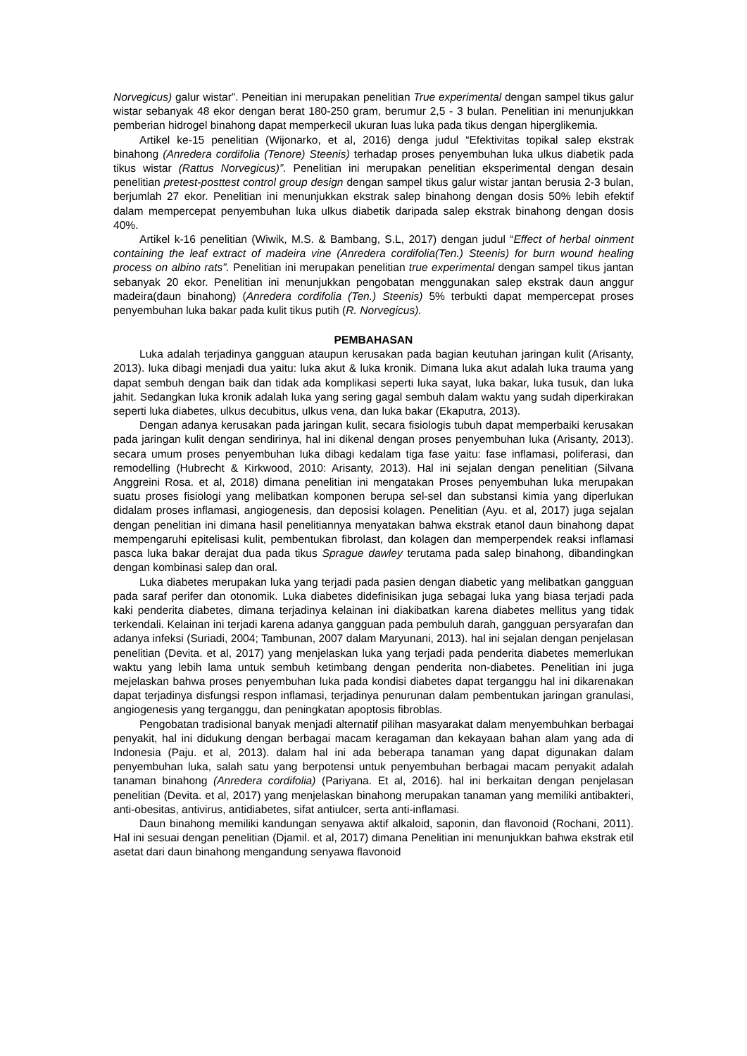Norvegicus) galur wistar”. Peneitian ini merupakan penelitian True experimental dengan sampel tikus galur wistar sebanyak 48 ekor dengan berat 180-250 gram, berumur 2,5 - 3 bulan. Penelitian ini menunjukkan pemberian hidrogel binahong dapat memperkecil ukuran luas luka pada tikus dengan hiperglikemia.
Artikel ke-15 penelitian (Wijonarko, et al, 2016) denga judul “Efektivitas topikal salep ekstrak binahong (Anredera cordifolia (Tenore) Steenis) terhadap proses penyembuhan luka ulkus diabetik pada tikus wistar (Rattus Norvegicus)”. Penelitian ini merupakan penelitian eksperimental dengan desain penelitian pretest-posttest control group design dengan sampel tikus galur wistar jantan berusia 2-3 bulan, berjumlah 27 ekor. Penelitian ini menunjukkan ekstrak salep binahong dengan dosis 50% lebih efektif dalam mempercepat penyembuhan luka ulkus diabetik daripada salep ekstrak binahong dengan dosis 40%.
Artikel k-16 penelitian (Wiwik, M.S. & Bambang, S.L, 2017) dengan judul “Effect of herbal oinment containing the leaf extract of madeira vine (Anredera cordifolia(Ten.) Steenis) for burn wound healing process on albino rats”. Penelitian ini merupakan penelitian true experimental dengan sampel tikus jantan sebanyak 20 ekor. Penelitian ini menunjukkan pengobatan menggunakan salep ekstrak daun anggur madeira(daun binahong) (Anredera cordifolia (Ten.) Steenis) 5% terbukti dapat mempercepat proses penyembuhan luka bakar pada kulit tikus putih (R. Norvegicus).
PEMBAHASAN
Luka adalah terjadinya gangguan ataupun kerusakan pada bagian keutuhan jaringan kulit (Arisanty, 2013). luka dibagi menjadi dua yaitu: luka akut & luka kronik. Dimana luka akut adalah luka trauma yang dapat sembuh dengan baik dan tidak ada komplikasi seperti luka sayat, luka bakar, luka tusuk, dan luka jahit. Sedangkan luka kronik adalah luka yang sering gagal sembuh dalam waktu yang sudah diperkirakan seperti luka diabetes, ulkus decubitus, ulkus vena, dan luka bakar (Ekaputra, 2013).
Dengan adanya kerusakan pada jaringan kulit, secara fisiologis tubuh dapat memperbaiki kerusakan pada jaringan kulit dengan sendirinya, hal ini dikenal dengan proses penyembuhan luka (Arisanty, 2013). secara umum proses penyembuhan luka dibagi kedalam tiga fase yaitu: fase inflamasi, poliferasi, dan remodelling (Hubrecht & Kirkwood, 2010: Arisanty, 2013). Hal ini sejalan dengan penelitian (Silvana Anggreini Rosa. et al, 2018) dimana penelitian ini mengatakan Proses penyembuhan luka merupakan suatu proses fisiologi yang melibatkan komponen berupa sel-sel dan substansi kimia yang diperlukan didalam proses inflamasi, angiogenesis, dan deposisi kolagen. Penelitian (Ayu. et al, 2017) juga sejalan dengan penelitian ini dimana hasil penelitiannya menyatakan bahwa ekstrak etanol daun binahong dapat mempengaruhi epitelisasi kulit, pembentukan fibrolast, dan kolagen dan memperpendek reaksi inflamasi pasca luka bakar derajat dua pada tikus Sprague dawley terutama pada salep binahong, dibandingkan dengan kombinasi salep dan oral.
Luka diabetes merupakan luka yang terjadi pada pasien dengan diabetic yang melibatkan gangguan pada saraf perifer dan otonomik. Luka diabetes didefinisikan juga sebagai luka yang biasa terjadi pada kaki penderita diabetes, dimana terjadinya kelainan ini diakibatkan karena diabetes mellitus yang tidak terkendali. Kelainan ini terjadi karena adanya gangguan pada pembuluh darah, gangguan persyarafan dan adanya infeksi (Suriadi, 2004; Tambunan, 2007 dalam Maryunani, 2013). hal ini sejalan dengan penjelasan penelitian (Devita. et al, 2017) yang menjelaskan luka yang terjadi pada penderita diabetes memerlukan waktu yang lebih lama untuk sembuh ketimbang dengan penderita non-diabetes. Penelitian ini juga mejelaskan bahwa proses penyembuhan luka pada kondisi diabetes dapat terganggu hal ini dikarenakan dapat terjadinya disfungsi respon inflamasi, terjadinya penurunan dalam pembentukan jaringan granulasi, angiogenesis yang terganggu, dan peningkatan apoptosis fibroblas.
Pengobatan tradisional banyak menjadi alternatif pilihan masyarakat dalam menyembuhkan berbagai penyakit, hal ini didukung dengan berbagai macam keragaman dan kekayaan bahan alam yang ada di Indonesia (Paju. et al, 2013). dalam hal ini ada beberapa tanaman yang dapat digunakan dalam penyembuhan luka, salah satu yang berpotensi untuk penyembuhan berbagai macam penyakit adalah tanaman binahong (Anredera cordifolia) (Pariyana. Et al, 2016). hal ini berkaitan dengan penjelasan penelitian (Devita. et al, 2017) yang menjelaskan binahong merupakan tanaman yang memiliki antibakteri, anti-obesitas, antivirus, antidiabetes, sifat antiulcer, serta anti-inflamasi.
Daun binahong memiliki kandungan senyawa aktif alkaloid, saponin, dan flavonoid (Rochani, 2011). Hal ini sesuai dengan penelitian (Djamil. et al, 2017) dimana Penelitian ini menunjukkan bahwa ekstrak etil asetat dari daun binahong mengandung senyawa flavonoid